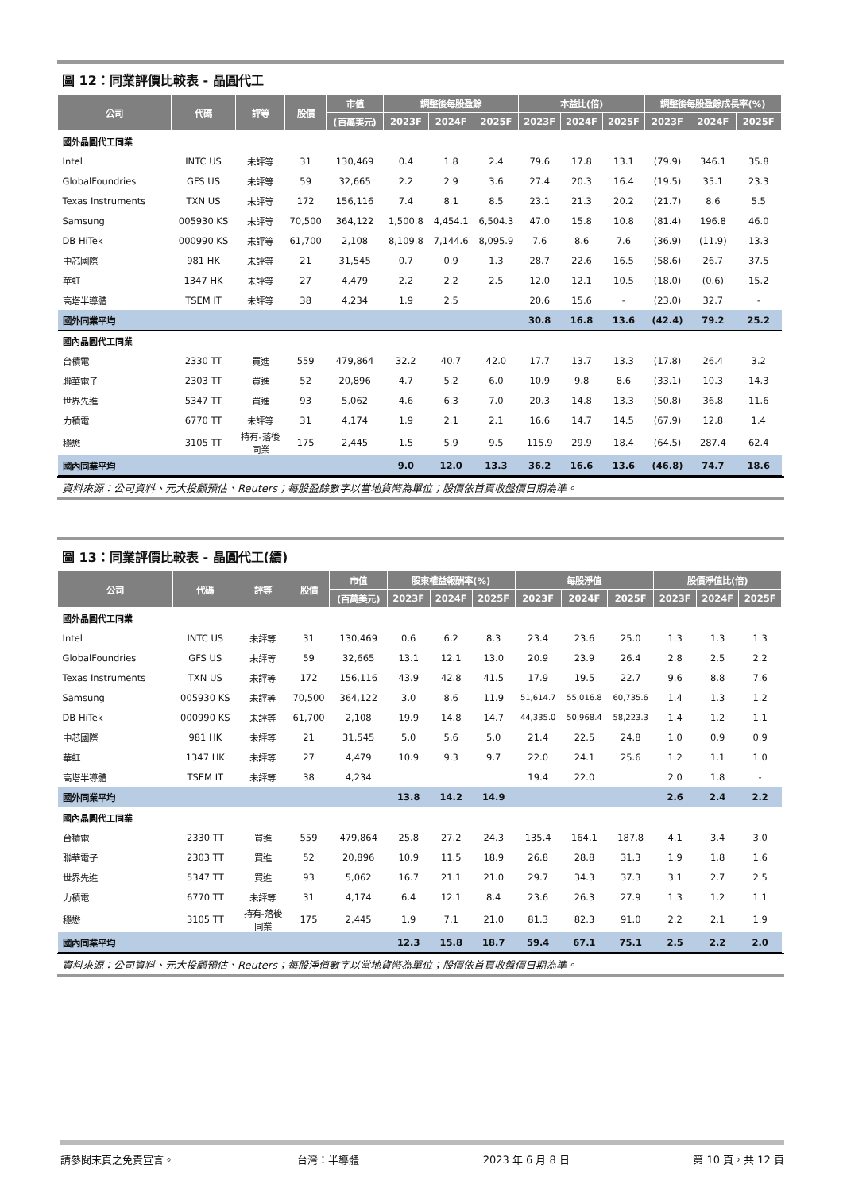圖 12：同業評價比較表 - 晶圓代工
| 公司 | 代碼 | 評等 | 股價 | 市值 | 調整後每股盈餘 | | | 本益比(倍) | | | 調整後每股盈餘成長率(%) | | |
| --- | --- | --- | --- | --- | --- | --- | --- | --- | --- | --- | --- | --- | --- |
| | | | | (百萬美元) | 2023F | 2024F | 2025F | 2023F | 2024F | 2025F | 2023F | 2024F | 2025F |
| 國外晶圓代工同業 | | | | | | | | | | | | | |
| Intel | INTC US | 未評等 | 31 | 130,469 | 0.4 | 1.8 | 2.4 | 79.6 | 17.8 | 13.1 | (79.9) | 346.1 | 35.8 |
| GlobalFoundries | GFS US | 未評等 | 59 | 32,665 | 2.2 | 2.9 | 3.6 | 27.4 | 20.3 | 16.4 | (19.5) | 35.1 | 23.3 |
| Texas Instruments | TXN US | 未評等 | 172 | 156,116 | 7.4 | 8.1 | 8.5 | 23.1 | 21.3 | 20.2 | (21.7) | 8.6 | 5.5 |
| Samsung | 005930 KS | 未評等 | 70,500 | 364,122 | 1,500.8 | 4,454.1 | 6,504.3 | 47.0 | 15.8 | 10.8 | (81.4) | 196.8 | 46.0 |
| DB HiTek | 000990 KS | 未評等 | 61,700 | 2,108 | 8,109.8 | 7,144.6 | 8,095.9 | 7.6 | 8.6 | 7.6 | (36.9) | (11.9) | 13.3 |
| 中芯國際 | 981 HK | 未評等 | 21 | 31,545 | 0.7 | 0.9 | 1.3 | 28.7 | 22.6 | 16.5 | (58.6) | 26.7 | 37.5 |
| 華虹 | 1347 HK | 未評等 | 27 | 4,479 | 2.2 | 2.2 | 2.5 | 12.0 | 12.1 | 10.5 | (18.0) | (0.6) | 15.2 |
| 高塔半導體 | TSEM IT | 未評等 | 38 | 4,234 | 1.9 | 2.5 | | 20.6 | 15.6 | - | (23.0) | 32.7 | - |
| 國外同業平均 | | | | | | | | 30.8 | 16.8 | 13.6 | (42.4) | 79.2 | 25.2 |
| 國內晶圓代工同業 | | | | | | | | | | | | | |
| 台積電 | 2330 TT | 買進 | 559 | 479,864 | 32.2 | 40.7 | 42.0 | 17.7 | 13.7 | 13.3 | (17.8) | 26.4 | 3.2 |
| 聯華電子 | 2303 TT | 買進 | 52 | 20,896 | 4.7 | 5.2 | 6.0 | 10.9 | 9.8 | 8.6 | (33.1) | 10.3 | 14.3 |
| 世界先進 | 5347 TT | 買進 | 93 | 5,062 | 4.6 | 6.3 | 7.0 | 20.3 | 14.8 | 13.3 | (50.8) | 36.8 | 11.6 |
| 力積電 | 6770 TT | 未評等 | 31 | 4,174 | 1.9 | 2.1 | 2.1 | 16.6 | 14.7 | 14.5 | (67.9) | 12.8 | 1.4 |
| 穩懋 | 3105 TT | 持有-落後 同業 | 175 | 2,445 | 1.5 | 5.9 | 9.5 | 115.9 | 29.9 | 18.4 | (64.5) | 287.4 | 62.4 |
| 國內同業平均 | | | | | 9.0 | 12.0 | 13.3 | 36.2 | 16.6 | 13.6 | (46.8) | 74.7 | 18.6 |
資料來源：公司資料、元大投顧預估、Reuters；每股盈餘數字以當地貨幣為單位；股價依首頁收盤價日期為準。
圖 13：同業評價比較表 - 晶圓代工(續)
| 公司 | 代碼 | 評等 | 股價 | 市值 | 股東權益報酬率(%) | | | 每股淨值 | | | 股價淨值比(倍) | | |
| --- | --- | --- | --- | --- | --- | --- | --- | --- | --- | --- | --- | --- | --- |
| | | | | (百萬美元) | 2023F | 2024F | 2025F | 2023F | 2024F | 2025F | 2023F | 2024F | 2025F |
| 國外晶圓代工同業 | | | | | | | | | | | | | |
| Intel | INTC US | 未評等 | 31 | 130,469 | 0.6 | 6.2 | 8.3 | 23.4 | 23.6 | 25.0 | 1.3 | 1.3 | 1.3 |
| GlobalFoundries | GFS US | 未評等 | 59 | 32,665 | 13.1 | 12.1 | 13.0 | 20.9 | 23.9 | 26.4 | 2.8 | 2.5 | 2.2 |
| Texas Instruments | TXN US | 未評等 | 172 | 156,116 | 43.9 | 42.8 | 41.5 | 17.9 | 19.5 | 22.7 | 9.6 | 8.8 | 7.6 |
| Samsung | 005930 KS | 未評等 | 70,500 | 364,122 | 3.0 | 8.6 | 11.9 | 51,614.7 | 55,016.8 | 60,735.6 | 1.4 | 1.3 | 1.2 |
| DB HiTek | 000990 KS | 未評等 | 61,700 | 2,108 | 19.9 | 14.8 | 14.7 | 44,335.0 | 50,968.4 | 58,223.3 | 1.4 | 1.2 | 1.1 |
| 中芯國際 | 981 HK | 未評等 | 21 | 31,545 | 5.0 | 5.6 | 5.0 | 21.4 | 22.5 | 24.8 | 1.0 | 0.9 | 0.9 |
| 華虹 | 1347 HK | 未評等 | 27 | 4,479 | 10.9 | 9.3 | 9.7 | 22.0 | 24.1 | 25.6 | 1.2 | 1.1 | 1.0 |
| 高塔半導體 | TSEM IT | 未評等 | 38 | 4,234 | | | | 19.4 | 22.0 | | 2.0 | 1.8 | - |
| 國外同業平均 | | | | | 13.8 | 14.2 | 14.9 | | | | 2.6 | 2.4 | 2.2 |
| 國內晶圓代工同業 | | | | | | | | | | | | | |
| 台積電 | 2330 TT | 買進 | 559 | 479,864 | 25.8 | 27.2 | 24.3 | 135.4 | 164.1 | 187.8 | 4.1 | 3.4 | 3.0 |
| 聯華電子 | 2303 TT | 買進 | 52 | 20,896 | 10.9 | 11.5 | 18.9 | 26.8 | 28.8 | 31.3 | 1.9 | 1.8 | 1.6 |
| 世界先進 | 5347 TT | 買進 | 93 | 5,062 | 16.7 | 21.1 | 21.0 | 29.7 | 34.3 | 37.3 | 3.1 | 2.7 | 2.5 |
| 力積電 | 6770 TT | 未評等 | 31 | 4,174 | 6.4 | 12.1 | 8.4 | 23.6 | 26.3 | 27.9 | 1.3 | 1.2 | 1.1 |
| 穩懋 | 3105 TT | 持有-落後 同業 | 175 | 2,445 | 1.9 | 7.1 | 21.0 | 81.3 | 82.3 | 91.0 | 2.2 | 2.1 | 1.9 |
| 國內同業平均 | | | | | 12.3 | 15.8 | 18.7 | 59.4 | 67.1 | 75.1 | 2.5 | 2.2 | 2.0 |
資料來源：公司資料、元大投顧預估、Reuters；每股淨值數字以當地貨幣為單位；股價依首頁收盤價日期為準。
請參閱末頁之免責宣言。 台灣：半導體 2023 年 6 月 8 日 第 10 頁，共 12 頁